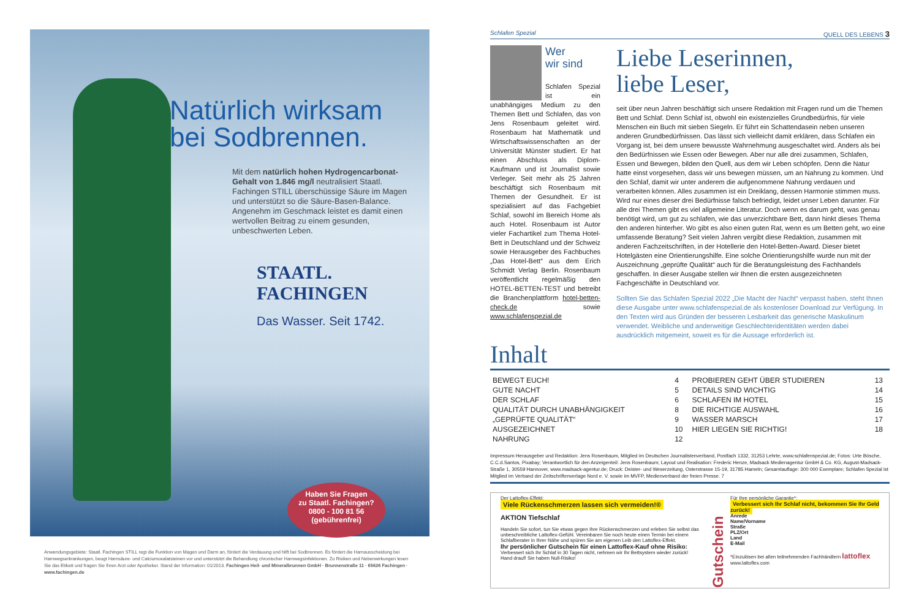Natürlich wirksam
bei Sodbrennen.
Mit dem natürlich hohen Hydrogencarbonat-Gehalt von 1.846 mg/l neutralisiert Staatl. Fachingen STILL überschüssige Säure im Magen und unterstützt so die Säure-Basen-Balance. Angenehm im Geschmack leistet es damit einen wertvollen Beitrag zu einem gesunden, unbeschwerten Leben.
STAATL. FACHINGEN
Das Wasser. Seit 1742.
Haben Sie Fragen
zu Staatl. Fachingen?
0800 - 100 81 56
(gebührenfrei)
Anwendungsgebiete: Staatl. Fachingen STILL regt die Funktion von Magen und Darm an, fördert die Verdauung und hilft bei Sodbrennen. Es fördert die Harnausscheidung bei Harnwegserkrankungen, beugt Harnsäure- und Calciumoxalatsteinen vor und unterstützt die Behandlung chronischer Harnwegsinfektionen. Zu Risiken und Nebenwirkungen lesen Sie das Etikett und fragen Sie Ihren Arzt oder Apotheker. Stand der Information: 01/2013. Fachingen Heil- und Mineralbrunnen GmbH · Brunnenstraße 11 · 65626 Fachingen · www.fachingen.de
Schlafen Spezial QUELL DES LEBENS 3
Wer
wir sind
Schlafen Spezial ist ein unabhängiges Medium zu den Themen Bett und Schlafen, das von Jens Rosenbaum geleitet wird. Rosenbaum hat Mathematik und Wirtschaftswissenschaften an der Universität Münster studiert. Er hat einen Abschluss als Diplom-Kaufmann und ist Journalist sowie Verleger. Seit mehr als 25 Jahren beschäftigt sich Rosenbaum mit Themen der Gesundheit. Er ist spezialisiert auf das Fachgebiet Schlaf, sowohl im Bereich Home als auch Hotel. Rosenbaum ist Autor vieler Fachartikel zum Thema Hotel-Bett in Deutschland und der Schweiz sowie Herausgeber des Fachbuches „Das Hotel-Bett“ aus dem Erich Schmidt Verlag Berlin. Rosenbaum veröffentlicht regelmäßig den HOTEL-BETTEN-TEST und betreibt die Branchenplattform hotel-betten-check.de sowie www.schlafenspezial.de
Liebe Leserinnen,
liebe Leser,
seit über neun Jahren beschäftigt sich unsere Redaktion mit Fragen rund um die Themen Bett und Schlaf. Denn Schlaf ist, obwohl ein existenzielles Grundbedürfnis, für viele Menschen ein Buch mit sieben Siegeln. Er führt ein Schattendasein neben unseren anderen Grundbedürfnissen. Das lässt sich vielleicht damit erklären, dass Schlafen ein Vorgang ist, bei dem unsere bewusste Wahrnehmung ausgeschaltet wird. Anders als bei den Bedürfnissen wie Essen oder Bewegen. Aber nur alle drei zusammen, Schlafen, Essen und Bewegen, bilden den Quell, aus dem wir Leben schöpfen. Denn die Natur hatte einst vorgesehen, dass wir uns bewegen müssen, um an Nahrung zu kommen. Und den Schlaf, damit wir unter anderem die aufgenommene Nahrung verdauen und verarbeiten können. Alles zusammen ist ein Dreiklang, dessen Harmonie stimmen muss. Wird nur eines dieser drei Bedürfnisse falsch befriedigt, leidet unser Leben darunter. Für alle drei Themen gibt es viel allgemeine Literatur. Doch wenn es darum geht, was genau benötigt wird, um gut zu schlafen, wie das unverzichtbare Bett, dann hinkt dieses Thema den anderen hinterher. Wo gibt es also einen guten Rat, wenn es um Betten geht, wo eine umfassende Beratung? Seit vielen Jahren vergibt diese Redaktion, zusammen mit anderen Fachzeitschriften, in der Hotellerie den Hotel-Betten-Award. Dieser bietet Hotelgästen eine Orientierungshilfe. Eine solche Orientierungshilfe wurde nun mit der Auszeichnung „geprüfte Qualität“ auch für die Beratungsleistung des Fachhandels geschaffen. In dieser Ausgabe stellen wir Ihnen die ersten ausgezeichneten Fachgeschäfte in Deutschland vor.
Sollten Sie das Schlafen Spezial 2022 „Die Macht der Nacht“ verpasst haben, steht Ihnen diese Ausgabe unter www.schlafenspezial.de als kostenloser Download zur Verfügung. In den Texten wird aus Gründen der besseren Lesbarkeit das generische Maskulinum verwendet. Weibliche und anderweitige Geschlechteridentitäten werden dabei ausdrücklich mitgemeint, soweit es für die Aussage erforderlich ist.
Inhalt
| BEWEGT EUCH! | 4 | PROBIEREN GEHT ÜBER STUDIEREN | 13 |
| GUTE NACHT | 5 | DETAILS SIND WICHTIG | 14 |
| DER SCHLAF | 6 | SCHLAFEN IM HOTEL | 15 |
| QUALITÄT DURCH UNABHÄNGIGKEIT | 8 | DIE RICHTIGE AUSWAHL | 16 |
| „GEPRÜFTE QUALITÄT“ | 9 | WASSER MARSCH | 17 |
| AUSGEZEICHNET | 10 | HIER LIEGEN SIE RICHTIG! | 18 |
| NAHRUNG | 12 | | |
Impressum Herausgeber und Redaktion: Jens Rosenbaum, Mitglied im Deutschen Journalistenverband, Postfach 1332, 31253 Lehrte, www.schlafenspezial.de; Fotos: Urte Bösche, C.C.d.Santos, Pixabay; Verantwortlich für den Anzeigenteil: Jens Rosenbaum; Layout und Realisation: Frederic Henze, Madsack Medienagentur GmbH & Co. KG, August-Madsack-Straße 1, 30559 Hannover, www.madsack-agentur.de; Druck: Deister- und Weserzeitung, Osterstrasse 15-19, 31785 Hameln; Gesamtauflage: 300 000 Exemplare; Schlafen Spezial ist Mitglied im Verband der Zeitschriftenverlage Nord e. V. sowie im MVFP, Medienverband der freien Presse. 7
Der Lattoflex-Effekt:
Viele Rückenschmerzen lassen sich vermeiden!®
AKTION Tiefschlaf
Handeln Sie sofort, tun Sie etwas gegen Ihre Rückenschmerzen und erleben Sie selbst das unbeschreibliche Lattoflex-Gefühl. Vereinbaren Sie noch heute einen Termin bei einem Schlafberater in Ihrer Nähe und spüren Sie am eigenen Leib den Lattoflex-Effekt.
Ihr persönlicher Gutschein für einen Lattoflex-Kauf ohne Risiko:
Verbessert sich Ihr Schlaf in 30 Tagen nicht, nehmen wir Ihr Bettsystem wieder zurück! Hand drauf! Sie haben Null-Risiko!
Gutschein
Für Ihre persönliche Garantie*:
Verbessert sich Ihr Schlaf nicht, bekommen Sie Ihr Geld zurück!
Anrede
Name/Vorname
Straße
PLZ/Ort
Land
E-Mail
*Einzulösen bei allen teilnehmenden Fachhändlern lattoflex www.lattoflex.com